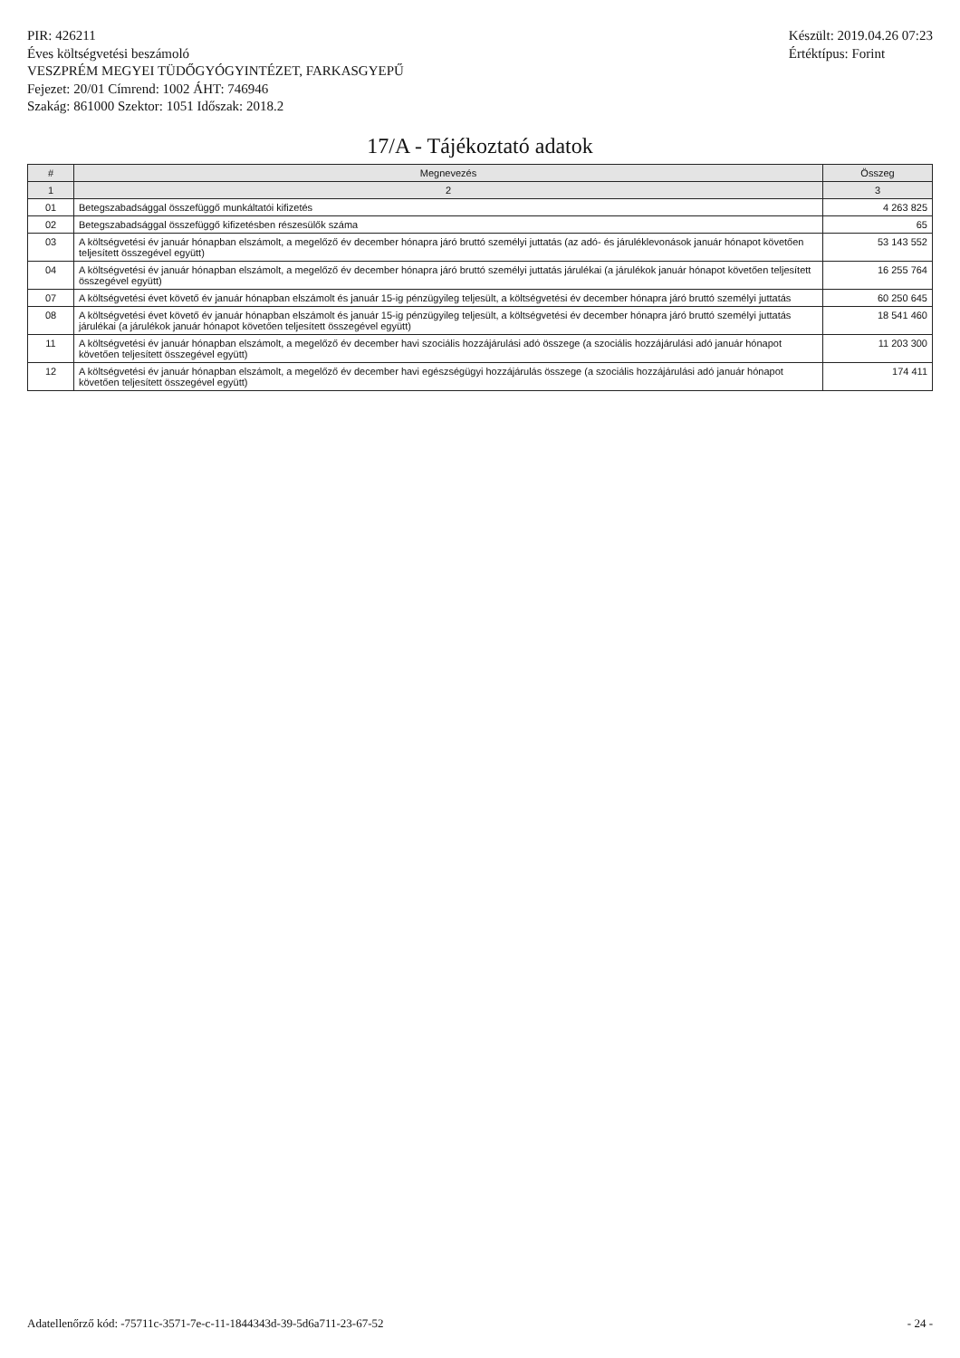PIR: 426211
Éves költségvetési beszámoló
VESZPRÉM MEGYEI TÜDŐGYÓGYINTÉZET, FARKASGYEPŰ
Fejezet: 20/01 Címrend: 1002 ÁHT: 746946
Szakág: 861000 Szektor: 1051 Időszak: 2018.2
Készült: 2019.04.26 07:23
Értéktípus: Forint
17/A - Tájékoztató adatok
| # | Megnevezés | Összeg |
| --- | --- | --- |
| 1 | 2 | 3 |
| 01 | Betegszabadsággal összefüggő munkáltatói kifizetés | 4 263 825 |
| 02 | Betegszabadsággal összefüggő kifizetésben részesülők száma | 65 |
| 03 | A költségvetési év január hónapban elszámolt, a megelőző év december hónapra járó bruttó személyi juttatás (az adó- és járuléklevonások január hónapot követően teljesített összegével együtt) | 53 143 552 |
| 04 | A költségvetési év január hónapban elszámolt, a megelőző év december hónapra járó bruttó személyi juttatás járulékai (a járulékok január hónapot követően teljesített összegével együtt) | 16 255 764 |
| 07 | A költségvetési évet követő év január hónapban elszámolt és január 15-ig pénzügyileg teljesült, a költségvetési év december hónapra járó bruttó személyi juttatás | 60 250 645 |
| 08 | A költségvetési évet követő év január hónapban elszámolt és január 15-ig pénzügyileg teljesült, a költségvetési év december hónapra járó bruttó személyi juttatás járulékai (a járulékok január hónapot követően teljesített összegével együtt) | 18 541 460 |
| 11 | A költségvetési év január hónapban elszámolt, a megelőző év december havi szociális hozzájárulási adó összege (a szociális hozzájárulási adó január hónapot követően teljesített összegével együtt) | 11 203 300 |
| 12 | A költségvetési év január hónapban elszámolt, a megelőző év december havi egészségügyi hozzájárulás összege (a szociális hozzájárulási adó január hónapot követően teljesített összegével együtt) | 174 411 |
Adatellenőrző kód: -75711c-3571-7e-c-11-1844343d-39-5d6a711-23-67-52
- 24 -